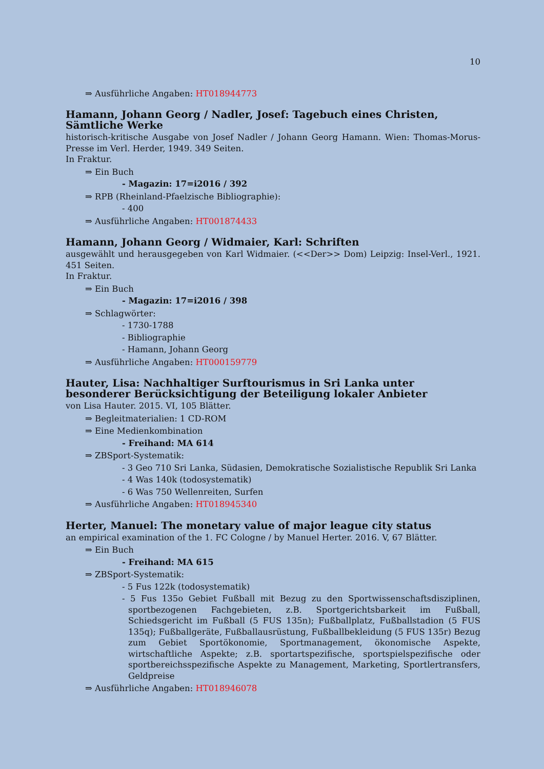10
⇒ Ausführliche Angaben: HT018944773
Hamann, Johann Georg / Nadler, Josef: Tagebuch eines Christen, Sämtliche Werke
historisch-kritische Ausgabe von Josef Nadler / Johann Georg Hamann. Wien: Thomas-Morus-Presse im Verl. Herder, 1949. 349 Seiten.
In Fraktur.
⇒ Ein Buch
- Magazin: 17=i2016 / 392
⇒ RPB (Rheinland-Pfaelzische Bibliographie):
- 400
⇒ Ausführliche Angaben: HT001874433
Hamann, Johann Georg / Widmaier, Karl: Schriften
ausgewählt und herausgegeben von Karl Widmaier. (<<Der>> Dom) Leipzig: Insel-Verl., 1921. 451 Seiten.
In Fraktur.
⇒ Ein Buch
- Magazin: 17=i2016 / 398
⇒ Schlagwörter:
- 1730-1788
- Bibliographie
- Hamann, Johann Georg
⇒ Ausführliche Angaben: HT000159779
Hauter, Lisa: Nachhaltiger Surftourismus in Sri Lanka unter besonderer Berücksichtigung der Beteiligung lokaler Anbieter
von Lisa Hauter. 2015. VI, 105 Blätter.
⇒ Begleitmaterialien: 1 CD-ROM
⇒ Eine Medienkombination
- Freihand: MA 614
⇒ ZBSport-Systematik:
- 3 Geo 710 Sri Lanka, Südasien, Demokratische Sozialistische Republik Sri Lanka
- 4 Was 140k (todosystematik)
- 6 Was 750 Wellenreiten, Surfen
⇒ Ausführliche Angaben: HT018945340
Herter, Manuel: The monetary value of major league city status
an empirical examination of the 1. FC Cologne / by Manuel Herter. 2016. V, 67 Blätter.
⇒ Ein Buch
- Freihand: MA 615
⇒ ZBSport-Systematik:
- 5 Fus 122k (todosystematik)
- 5 Fus 135o Gebiet Fußball mit Bezug zu den Sportwissenschaftsdisziplinen, sportbezogenen Fachgebieten, z.B. Sportgerichtsbarkeit im Fußball, Schiedsgericht im Fußball (5 FUS 135n); Fußballplatz, Fußballstadion (5 FUS 135q); Fußballgeräte, Fußballausrüstung, Fußballbekleidung (5 FUS 135r) Bezug zum Gebiet Sportökonomie, Sportmanagement, ökonomische Aspekte, wirtschaftliche Aspekte; z.B. sportartspezifische, sportspielspezifische oder sportbereichsspezifische Aspekte zu Management, Marketing, Sportlertransfers, Geldpreise
⇒ Ausführliche Angaben: HT018946078